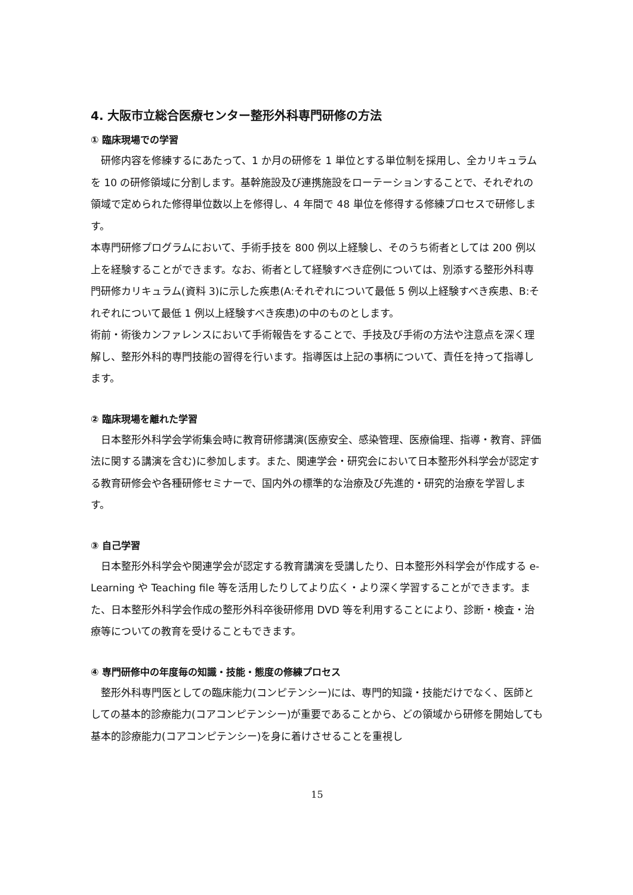4. 大阪市立総合医療センター整形外科専門研修の方法
① 臨床現場での学習
　研修内容を修練するにあたって、1 か月の研修を 1 単位とする単位制を採用し、全カリキュラムを 10 の研修領域に分割します。基幹施設及び連携施設をローテーションすることで、それぞれの領域で定められた修得単位数以上を修得し、4 年間で 48 単位を修得する修練プロセスで研修します。
本専門研修プログラムにおいて、手術手技を 800 例以上経験し、そのうち術者としては 200 例以上を経験することができます。なお、術者として経験すべき症例については、別添する整形外科専門研修カリキュラム(資料 3)に示した疾患(A:それぞれについて最低 5 例以上経験すべき疾患、B:それぞれについて最低 1 例以上経験すべき疾患)の中のものとします。
術前・術後カンファレンスにおいて手術報告をすることで、手技及び手術の方法や注意点を深く理解し、整形外科的専門技能の習得を行います。指導医は上記の事柄について、責任を持って指導します。
② 臨床現場を離れた学習
　日本整形外科学会学術集会時に教育研修講演(医療安全、感染管理、医療倫理、指導・教育、評価法に関する講演を含む)に参加します。また、関連学会・研究会において日本整形外科学会が認定する教育研修会や各種研修セミナーで、国内外の標準的な治療及び先進的・研究的治療を学習します。
③ 自己学習
　日本整形外科学会や関連学会が認定する教育講演を受講したり、日本整形外科学会が作成する e-Learning や Teaching file 等を活用したりしてより広く・より深く学習することができます。また、日本整形外科学会作成の整形外科卒後研修用 DVD 等を利用することにより、診断・検査・治療等についての教育を受けることもできます。
④ 専門研修中の年度毎の知識・技能・態度の修練プロセス
　整形外科専門医としての臨床能力(コンピテンシー)には、専門的知識・技能だけでなく、医師としての基本的診療能力(コアコンピテンシー)が重要であることから、どの領域から研修を開始しても基本的診療能力(コアコンピテンシー)を身に着けさせることを重視し
15